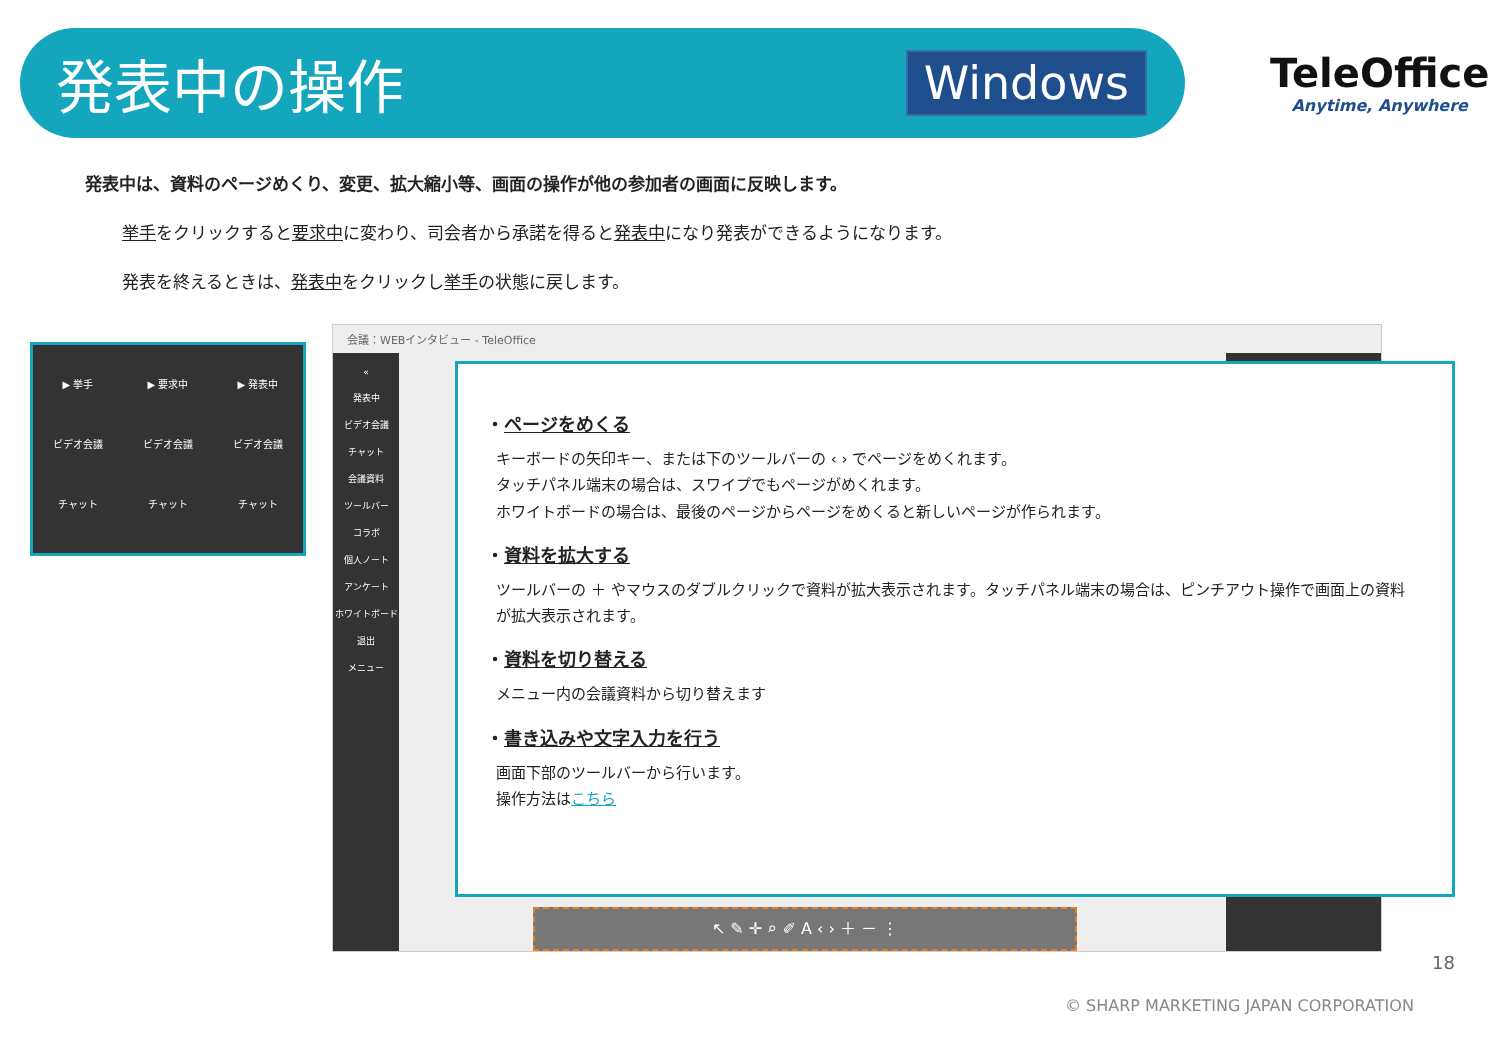発表中の操作
Windows
TeleOffice
Anytime, Anywhere
発表中は、資料のページめくり、変更、拡大縮小等、画面の操作が他の参加者の画面に反映します。
挙手をクリックすると要求中に変わり、司会者から承諾を得ると発表中になり発表ができるようになります。
発表を終えるときは、発表中をクリックし挙手の状態に戻します。
▶ 挙手
ビデオ会議
チャット
▶ 要求中
ビデオ会議
チャット
▶ 発表中
ビデオ会議
チャット
会議：WEBインタビュー - TeleOffice
«
発表中
ビデオ会議
チャット
会議資料
ツールバー
コラボ
個人ノート
アンケート
ホワイトボード
退出
メニュー
・ページをめくる
キーボードの矢印キー、または下のツールバーの ‹ › でページをめくれます。
タッチパネル端末の場合は、スワイプでもページがめくれます。
ホワイトボードの場合は、最後のページからページをめくると新しいページが作られます。
・資料を拡大する
ツールバーの ＋ やマウスのダブルクリックで資料が拡大表示されます。タッチパネル端末の場合は、ピンチアウト操作で画面上の資料が拡大表示されます。
・資料を切り替える
メニュー内の会議資料から切り替えます
・書き込みや文字入力を行う
画面下部のツールバーから行います。
操作方法はこちら
↖ ✎ ✛ ⌕ ✐ A ‹ › ＋ － ⋮
18
© SHARP MARKETING JAPAN CORPORATION